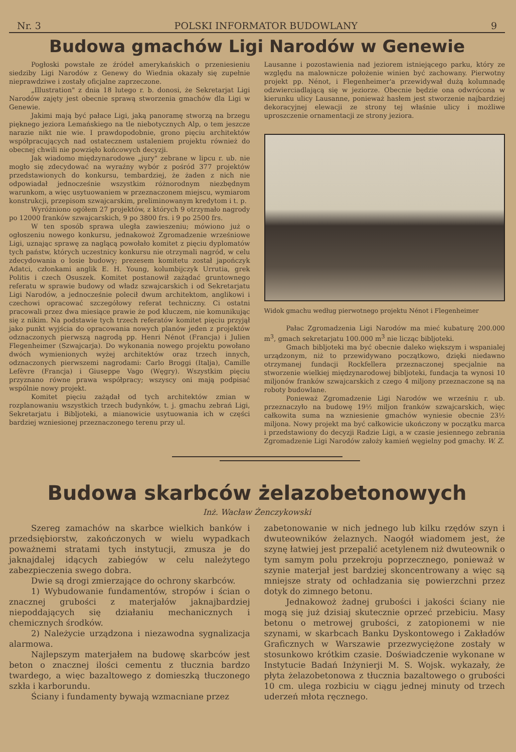Nr. 3 POLSKI INFORMATOR BUDOWLANY 9
Budowa gmachów Ligi Narodów w Genewie
Pogłoski powstałe ze źródeł amerykańskich o przeniesieniu siedziby Ligi Narodów z Genewy do Wiednia okazały się zupełnie nieprawdziwe i zostały oficjalne zaprzeczone.
„Illustration" z dnia 18 lutego r. b. donosi, że Sekretarjat Ligi Narodów zajęty jest obecnie sprawą stworzenia gmachów dla Ligi w Genewie.
Jakimi mają być pałace Ligi, jaką panoramę stworzą na brzegu pięknego jeziora Lemańskiego na tle niebotycznych Alp, o tem jeszcze narazie nikt nie wie. I prawdopodobnie, grono pięciu architektów współpracujących nad ostatecznem ustaleniem projektu również do obecnej chwili nie powzięło końcowych decyzji.
Jak wiadomo międzynarodowe „jury" zebrane w lipcu r. ub. nie mogło się zdecydować na wyraźny wybór z pośród 377 projektów przedstawionych do konkursu, tembardziej, że żaden z nich nie odpowiadał jednocześnie wszystkim różnorodnym niezbędnym warunkom, a więc usytuowaniem w przeznaczonem miejscu, wymiarom konstrukcji, przepisom szwajcarskim, preliminowanym kredytom i t. p.
Wyróżniono ogółem 27 projektów, z których 9 otrzymało nagrody po 12000 franków szwajcarskich, 9 po 3800 frs. i 9 po 2500 frs.
W ten sposób sprawa uległa zawieszeniu; mówiono już o ogłoszeniu nowego konkursu, jednakowoż Zgromadzenie wrześniowe Ligi, uznając sprawę za naglącą powołało komitet z pięciu dyplomatów tych państw, których uczestnicy konkursu nie otrzymali nagród, w celu zdecydowania o losie budowy; prezesem komitetu został japończyk Adatci, członkami anglik E. H. Young, kolumbijczyk Urrutia, grek Politis i czech Osuszek. Komitet postanowił zażądać gruntownego referatu w sprawie budowy od władz szwajcarskich i od Sekretarjatu Ligi Narodów, a jednocześnie polecił dwum architektom, anglikowi i czechowi opracować szczegółowy referat techniczny. Ci ostatni pracowali przez dwa miesiące prawie że pod kluczem, nie komunikując się z nikim. Na podstawie tych trzech referatów komitet pięciu przyjął jako punkt wyjścia do opracowania nowych planów jeden z projektów odznaczonych pierwszą nagrodą pp. Henri Nénot (Francja) i Julien Flegenheimer (Szwajcarja). Do wykonania nowego projektu powołano dwóch wymienionych wyżej architektów oraz trzech innych, odznaczonych pierwszemi nagrodami: Carlo Broggi (Italja), Camille Lefèvre (Francja) i Giuseppe Vago (Węgry). Wszystkim pięciu przyznano równe prawa współpracy; wszyscy oni mają podpisać wspólnie nowy projekt.
Komitet pięciu zażądał od tych architektów zmian w rozplanowaniu wszystkich trzech budynków, t. j. gmachu zebrań Ligi, Sekretarjatu i Bibljoteki, a mianowicie usytuowania ich w części bardziej wzniesionej przeznaczonego terenu przy ul.
Lausanne i pozostawienia nad jeziorem istniejącego parku, który ze względu na malownicze położenie winien być zachowany. Pierwotny projekt pp. Nénot, i Flegenheimer'a przewidywał dużą kolumnadę odzwierciadlającą się w jeziorze. Obecnie będzie ona odwrócona w kierunku ulicy Lausanne, ponieważ hasłem jest stworzenie najbardziej dekoracyjnej elewacji ze strony tej właśnie ulicy i możliwe uproszczenie ornamentacji ze strony jeziora.
Widok gmachu według pierwotnego projektu Nénot i Flegenheimer
Pałac Zgromadzenia Ligi Narodów ma mieć kubaturę 200.000 m<sup>3</sup>, gmach sekretarjatu 100.000 m<sup>3</sup> nie licząc bibljoteki.
Gmach bibljoteki ma być obecnie daleko większym i wspanialej urządzonym, niż to przewidywano początkowo, dzięki niedawno otrzymanej fundacji Rockfellera przeznaczonej specjalnie na stworzenie wielkiej międzynarodowej bibljoteki, fundacja ta wynosi 10 miljonów franków szwajcarskich z czego 4 miljony przeznaczone są na roboty budowlane.
Ponieważ Zgromadzenie Ligi Narodów we wrześniu r. ub. przeznaczyło na budowę 19½ miljon franków szwajcarskich, więc całkowita suma na wzniesienie gmachów wyniesie obecnie 23½ miljona. Nowy projekt ma być całkowicie ukończony w początku marca i przedstawiony do decyzji Radzie Ligi, a w czasie jesiennego zebrania Zgromadzenie Ligi Narodów założy kamień węgielny pod gmachy. W. Z.
Budowa skarbców żelazobetonowych
Inż. Wacław Żenczykowski
Szereg zamachów na skarbce wielkich banków i przedsiębiorstw, zakończonych w wielu wypadkach poważnemi stratami tych instytucji, zmusza je do jaknajdalej idących zabiegów w celu należytego zabezpieczenia swego dobra.
Dwie są drogi zmierzające do ochrony skarbców.
1) Wybudowanie fundamentów, stropów i ścian o znacznej grubości z materjałów jaknajbardziej niepoddających się działaniu mechanicznych i chemicznych środków.
2) Należycie urządzona i niezawodna sygnalizacja alarmowa.
Najlepszym materjałem na budowę skarbców jest beton o znacznej ilości cementu z tłucznia bardzo twardego, a więc bazaltowego z domieszką tłuczonego szkła i karborundu.
Ściany i fundamenty bywają wzmacniane przez
zabetonowanie w nich jednego lub kilku rzędów szyn i dwuteowników żelaznych. Naogół wiadomem jest, że szynę łatwiej jest przepalić acetylenem niż dwuteownik o tym samym polu przekroju poprzecznego, ponieważ w szynie materjał jest bardziej skoncentrowany a więc są mniejsze straty od ochładzania się powierzchni przez dotyk do zimnego betonu.
Jednakowoż żadnej grubości i jakości ściany nie mogą się już dzisiaj skutecznie oprzeć przebiciu. Masy betonu o metrowej grubości, z zatopionemi w nie szynami, w skarbcach Banku Dyskontowego i Zakładów Graficznych w Warszawie przezwyciężone zostały w stosunkowo krótkim czasie. Doświadczenie wykonane w Instytucie Badań Inżynierji M. S. Wojsk. wykazały, że płyta żelazobetonowa z tłucznia bazaltowego o grubości 10 cm. ulega rozbiciu w ciągu jednej minuty od trzech uderzeń młota ręcznego.